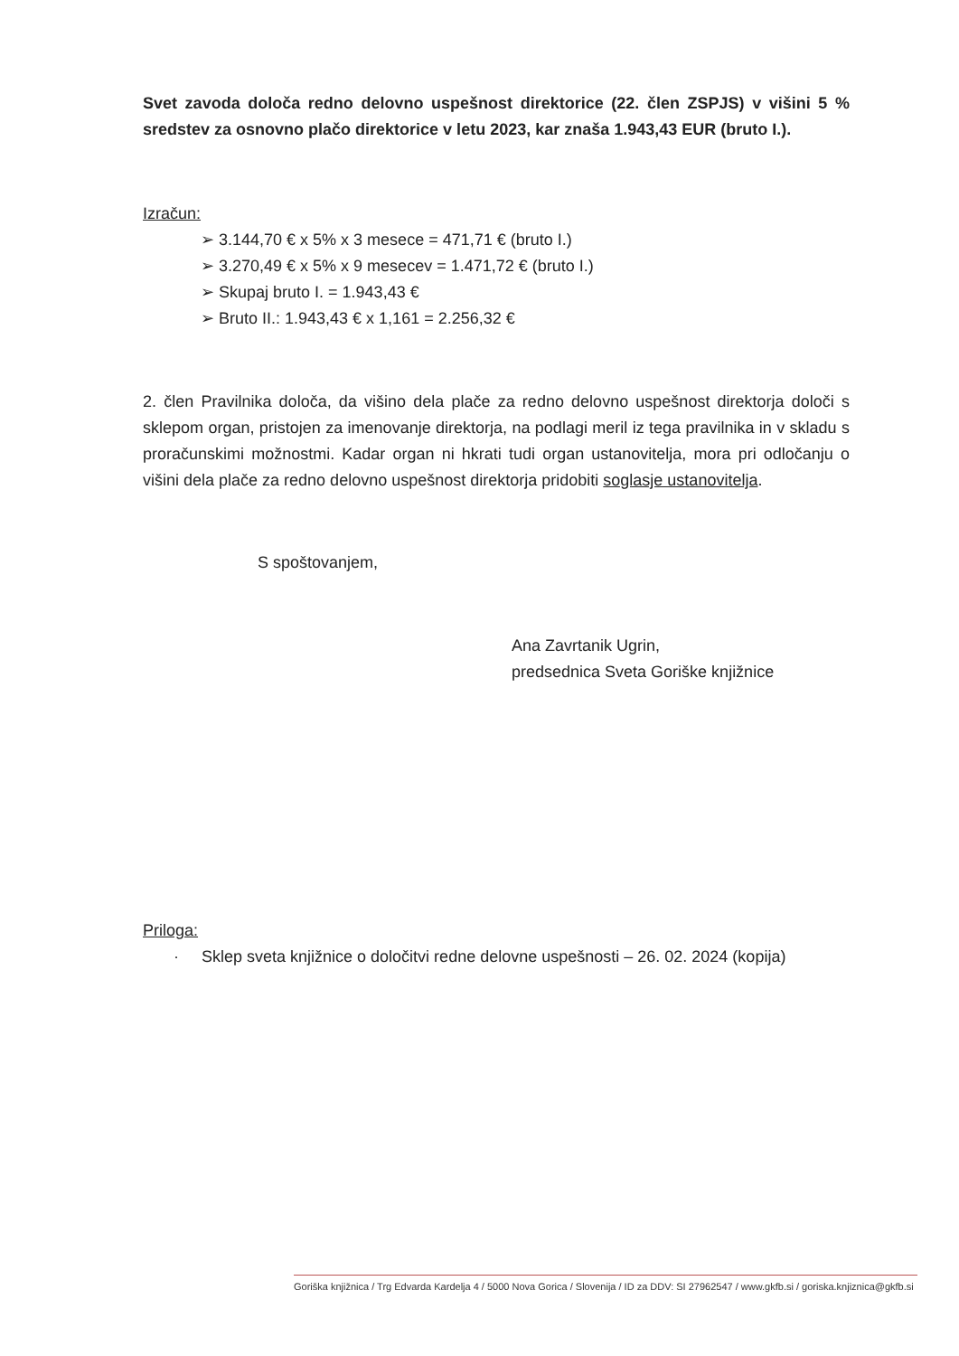Svet zavoda določa redno delovno uspešnost direktorice (22. člen ZSPJS) v višini 5 % sredstev za osnovno plačo direktorice v letu 2023, kar znaša 1.943,43 EUR (bruto I.).
Izračun:
➢ 3.144,70 € x 5% x 3 mesece = 471,71 € (bruto I.)
➢ 3.270,49 € x 5% x 9 mesecev = 1.471,72 € (bruto I.)
➢ Skupaj bruto I. = 1.943,43 €
➢ Bruto II.: 1.943,43 € x 1,161 = 2.256,32 €
2. člen Pravilnika določa, da višino dela plače za redno delovno uspešnost direktorja določi s sklepom organ, pristojen za imenovanje direktorja, na podlagi meril iz tega pravilnika in v skladu s proračunskimi možnostmi. Kadar organ ni hkrati tudi organ ustanovitelja, mora pri odločanju o višini dela plače za redno delovno uspešnost direktorja pridobiti soglasje ustanovitelja.
S spoštovanjem,
Ana Zavrtanik Ugrin,
predsednica Sveta Goriške knjižnice
Priloga:
· Sklep sveta knjižnice o določitvi redne delovne uspešnosti – 26. 02. 2024 (kopija)
Goriška knjižnica / Trg Edvarda Kardelja 4 / 5000 Nova Gorica / Slovenija / ID za DDV: SI 27962547 / www.gkfb.si / goriska.knjiznica@gkfb.si